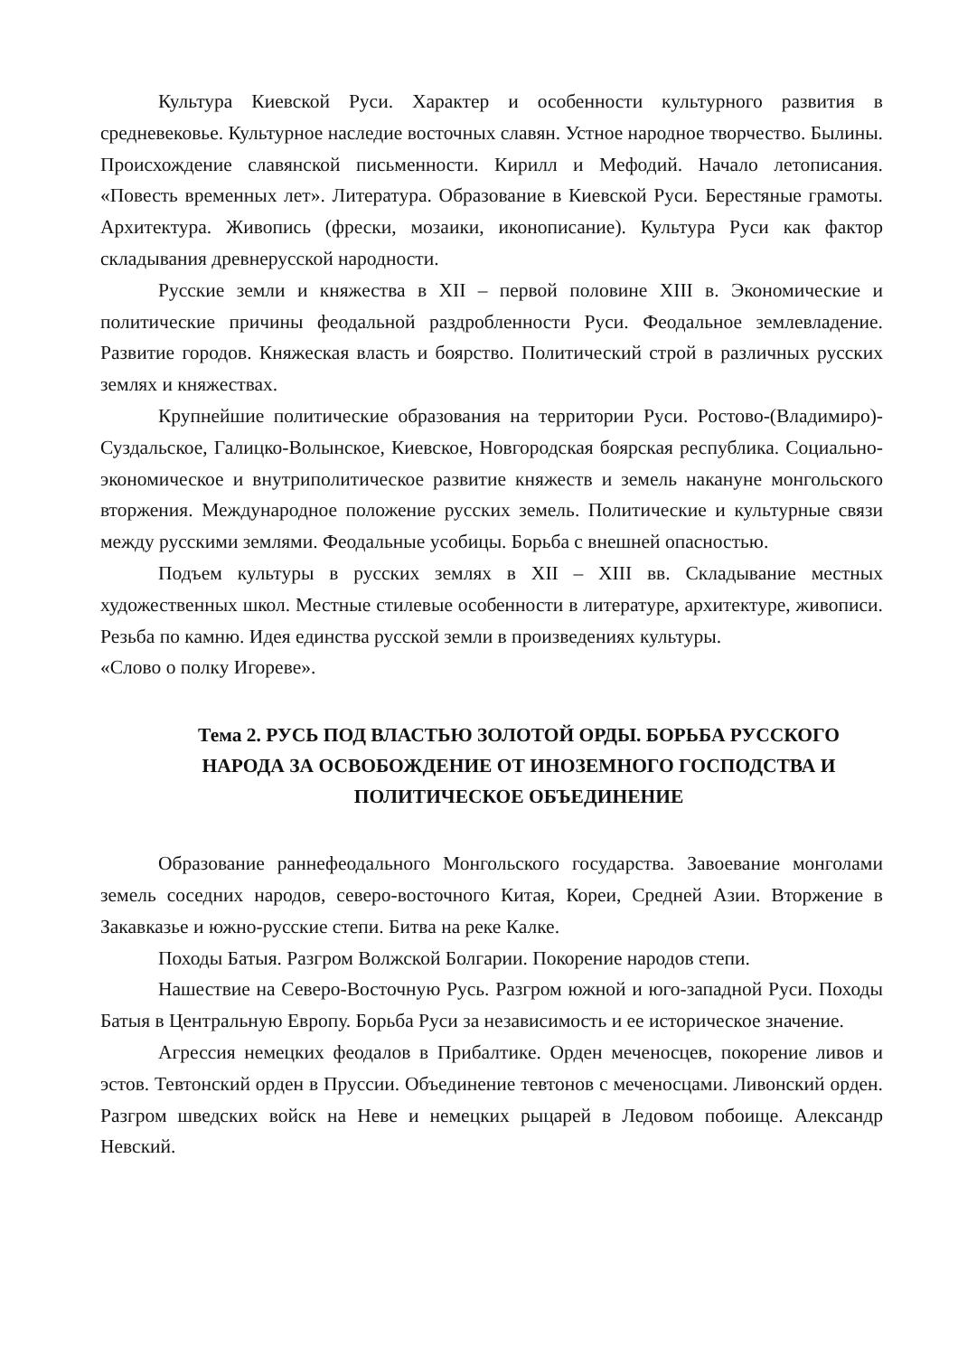Культура Киевской Руси. Характер и особенности культурного развития в средневековье. Культурное наследие восточных славян. Устное народное творчество. Былины. Происхождение славянской письменности. Кирилл и Мефодий. Начало летописания. «Повесть временных лет». Литература. Образование в Киевской Руси. Берестяные грамоты. Архитектура. Живопись (фрески, мозаики, иконописание). Культура Руси как фактор складывания древнерусской народности.
Русские земли и княжества в XII – первой половине XIII в. Экономические и политические причины феодальной раздробленности Руси. Феодальное землевладение. Развитие городов. Княжеская власть и боярство. Политический строй в различных русских землях и княжествах.
Крупнейшие политические образования на территории Руси. Ростово-(Владимиро)- Суздальское, Галицко-Волынское, Киевское, Новгородская боярская республика. Социально-экономическое и внутриполитическое развитие княжеств и земель накануне монгольского вторжения. Международное положение русских земель. Политические и культурные связи между русскими землями. Феодальные усобицы. Борьба с внешней опасностью.
Подъем культуры в русских землях в XII – XIII вв. Складывание местных художественных школ. Местные стилевые особенности в литературе, архитектуре, живописи. Резьба по камню. Идея единства русской земли в произведениях культуры.
«Слово о полку Игореве».
Тема 2. РУСЬ ПОД ВЛАСТЬЮ ЗОЛОТОЙ ОРДЫ. БОРЬБА РУССКОГО НАРОДА ЗА ОСВОБОЖДЕНИЕ ОТ ИНОЗЕМНОГО ГОСПОДСТВА И ПОЛИТИЧЕСКОЕ ОБЪЕДИНЕНИЕ
Образование раннефеодального Монгольского государства. Завоевание монголами земель соседних народов, северо-восточного Китая, Кореи, Средней Азии. Вторжение в Закавказье и южно-русские степи. Битва на реке Калке.
Походы Батыя. Разгром Волжской Болгарии. Покорение народов степи.
Нашествие на Северо-Восточную Русь. Разгром южной и юго-западной Руси. Походы Батыя в Центральную Европу. Борьба Руси за независимость и ее историческое значение.
Агрессия немецких феодалов в Прибалтике. Орден меченосцев, покорение ливов и эстов. Тевтонский орден в Пруссии. Объединение тевтонов с меченосцами. Ливонский орден. Разгром шведских войск на Неве и немецких рыцарей в Ледовом побоище. Александр Невский.